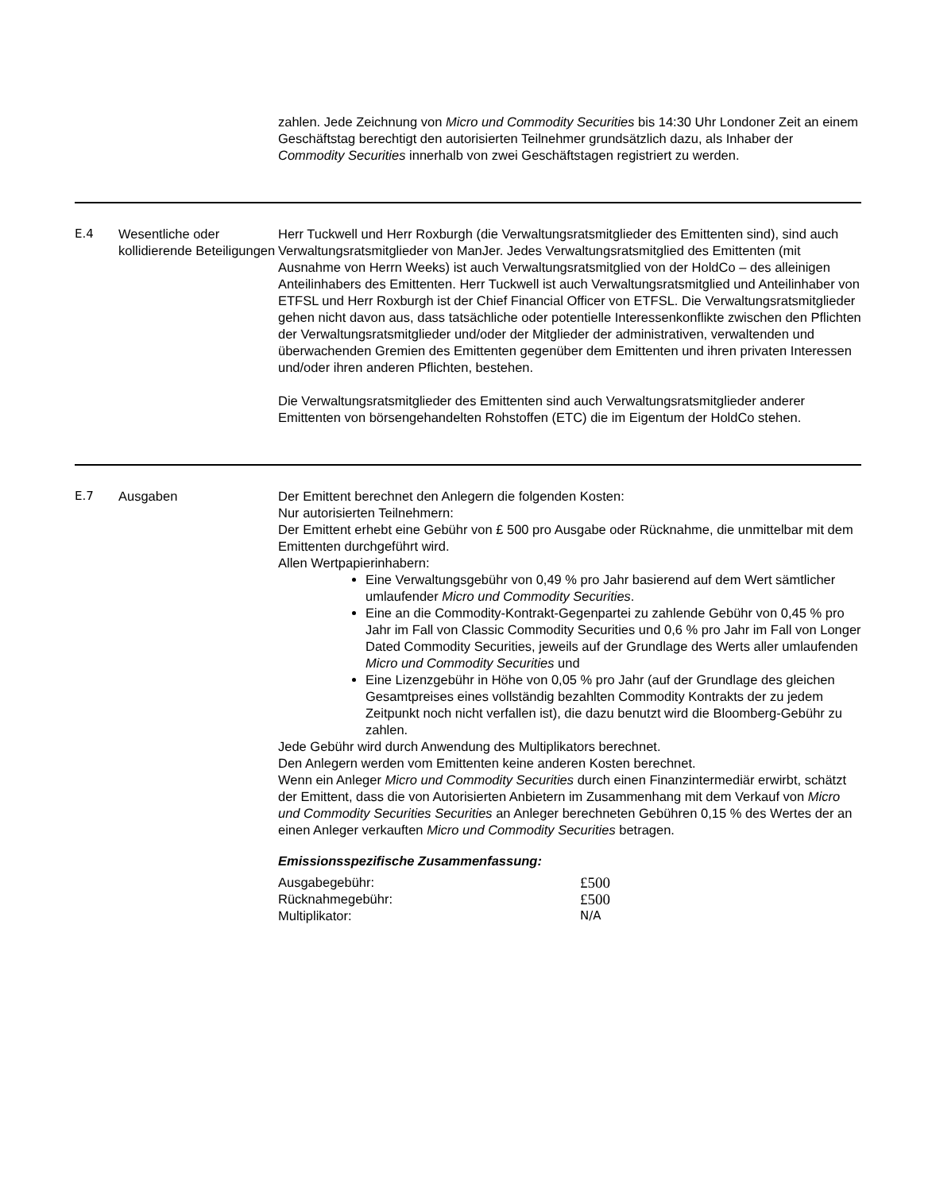| | | zahlen. Jede Zeichnung von Micro und Commodity Securities bis 14:30 Uhr Londoner Zeit an einem Geschäftstag berechtigt den autorisierten Teilnehmer grundsätzlich dazu, als Inhaber der Commodity Securities innerhalb von zwei Geschäftstagen registriert zu werden. |
| E.4 | Wesentliche oder kollidierende Beteiligungen | Herr Tuckwell und Herr Roxburgh (die Verwaltungsratsmitglieder des Emittenten sind), sind auch Verwaltungsratsmitglieder von ManJer. Jedes Verwaltungsratsmitglied des Emittenten (mit Ausnahme von Herrn Weeks) ist auch Verwaltungsratsmitglied von der HoldCo – des alleinigen Anteilinhabers des Emittenten. Herr Tuckwell ist auch Verwaltungsratsmitglied und Anteilinhaber von ETFSL und Herr Roxburgh ist der Chief Financial Officer von ETFSL. Die Verwaltungsratsmitglieder gehen nicht davon aus, dass tatsächliche oder potentielle Interessenkonflikte zwischen den Pflichten der Verwaltungsratsmitglieder und/oder der Mitglieder der administrativen, verwaltenden und überwachenden Gremien des Emittenten gegenüber dem Emittenten und ihren privaten Interessen und/oder ihren anderen Pflichten, bestehen. Die Verwaltungsratsmitglieder des Emittenten sind auch Verwaltungsratsmitglieder anderer Emittenten von börsengehandelten Rohstoffen (ETC) die im Eigentum der HoldCo stehen. |
| E.7 | Ausgaben | Der Emittent berechnet den Anlegern die folgenden Kosten: Nur autorisierten Teilnehmern: Der Emittent erhebt eine Gebühr von £ 500 pro Ausgabe oder Rücknahme, die unmittelbar mit dem Emittenten durchgeführt wird. Allen Wertpapierinhabern: Eine Verwaltungsgebühr von 0,49 % pro Jahr basierend auf dem Wert sämtlicher umlaufender Micro und Commodity Securities . Eine an die Commodity-Kontrakt-Gegenpartei zu zahlende Gebühr von 0,45 % pro Jahr im Fall von Classic Commodity Securities und 0,6 % pro Jahr im Fall von Longer Dated Commodity Securities, jeweils auf der Grundlage des Werts aller umlaufenden Micro und Commodity Securities und Eine Lizenzgebühr in Höhe von 0,05 % pro Jahr (auf der Grundlage des gleichen Gesamtpreises eines vollständig bezahlten Commodity Kontrakts der zu jedem Zeitpunkt noch nicht verfallen ist), die dazu benutzt wird die Bloomberg-Gebühr zu zahlen. Jede Gebühr wird durch Anwendung des Multiplikators berechnet. Den Anlegern werden vom Emittenten keine anderen Kosten berechnet. Wenn ein Anleger Micro und Commodity Securities durch einen Finanzintermediär erwirbt, schätzt der Emittent, dass die von Autorisierten Anbietern im Zusammenhang mit dem Verkauf von Micro und Commodity Securities Securities an Anleger berechneten Gebühren 0,15 % des Wertes der an einen Anleger verkauften Micro und Commodity Securities betragen. Emissionsspezifische Zusammenfassung: / Ausgabegebühr: / £500 / / Rücknahmegebühr: / £500 / / Multiplikator: / N/A / |